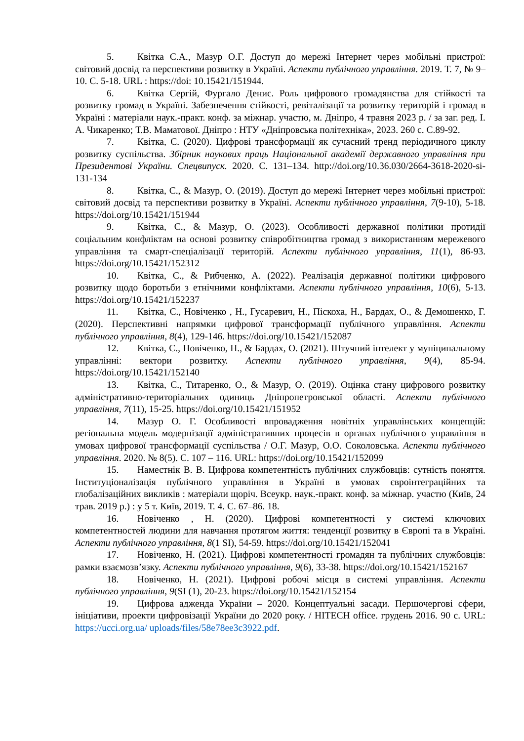5. Квітка С.А., Мазур О.Г. Доступ до мережі Інтернет через мобільні пристрої: світовий досвід та перспективи розвитку в Україні. Аспекти публічного управління. 2019. Т. 7, № 9–10. С. 5-18. URL : https://doi: 10.15421/151944.
6. Квітка Сергій, Фургало Денис. Роль цифрового громадянства для стійкості та розвитку громад в Україні. Забезпечення стійкості, ревіталізації та розвитку територій і громад в Україні : матеріали наук.-практ. конф. за міжнар. участю, м. Дніпро, 4 травня 2023 р. / за заг. ред. І. А. Чикаренко; Т.В. Маматової. Дніпро : НТУ «Дніпровська політехніка», 2023. 260 с. С.89-92.
7. Квітка, С. (2020). Цифрові трансформації як сучасний тренд періодичного циклу розвитку суспільства. Збірник наукових праць Національної академії державного управління при Президентові України. Спецвипуск. 2020. С. 131–134. http://doi.org/10.36.030/2664-3618-2020-si-131-134
8. Квітка, С., & Мазур, О. (2019). Доступ до мережі Інтернет через мобільні пристрої: світовий досвід та перспективи розвитку в Україні. Аспекти публічного управління, 7(9-10), 5-18. https://doi.org/10.15421/151944
9. Квітка, С., & Мазур, О. (2023). Особливості державної політики протидії соціальним конфліктам на основі розвитку співробітництва громад з використанням мережевого управління та смарт-спеціалізації територій. Аспекти публічного управління, 11(1), 86-93. https://doi.org/10.15421/152312
10. Квітка, С., & Рибченко, А. (2022). Реалізація державної політики цифрового розвитку щодо боротьби з етнічними конфліктами. Аспекти публічного управління, 10(6), 5-13. https://doi.org/10.15421/152237
11. Квітка, С., Новіченко , Н., Гусаревич, Н., Піскоха, Н., Бардах, О., & Демошенко, Г. (2020). Перспективні напрямки цифрової трансформації публічного управління. Аспекти публічного управління, 8(4), 129-146. https://doi.org/10.15421/152087
12. Квітка, С., Новіченко, Н., & Бардах, О. (2021). Штучний інтелект у муніципальному управлінні: вектори розвитку. Аспекти публічного управління, 9(4), 85-94. https://doi.org/10.15421/152140
13. Квітка, С., Титаренко, О., & Мазур, О. (2019). Оцінка стану цифрового розвитку адміністративно-територіальних одиниць Дніпропетровської області. Аспекти публічного управління, 7(11), 15-25. https://doi.org/10.15421/151952
14. Мазур О. Г. Особливості впровадження новітніх управлінських концепцій: регіональна модель модернізації адміністративних процесів в органах публічного управління в умовах цифрової трансформації суспільства / О.Г. Мазур, О.О. Соколовська. Аспекти публічного управління. 2020. № 8(5). С. 107 – 116. URL: https://doi.org/10.15421/152099
15. Наместнік В. В. Цифрова компетентність публічних службовців: сутність поняття. Інституціоналізація публічного управління в Україні в умовах євроінтеграційних та глобалізаційних викликів : матеріали щоріч. Всеукр. наук.-практ. конф. за міжнар. участю (Київ, 24 трав. 2019 р.) : у 5 т. Київ, 2019. Т. 4. С. 67–86. 18.
16. Новіченко , Н. (2020). Цифрові компетентності у системі ключових компетентностей людини для навчання протягом життя: тенденції розвитку в Європі та в Україні. Аспекти публічного управління, 8(1 SI), 54-59. https://doi.org/10.15421/152041
17. Новіченко, Н. (2021). Цифрові компетентності громадян та публічних службовців: рамки взаємозв’язку. Аспекти публічного управління, 9(6), 33-38. https://doi.org/10.15421/152167
18. Новіченко, Н. (2021). Цифрові робочі місця в системі управління. Аспекти публічного управління, 9(SI (1), 20-23. https://doi.org/10.15421/152154
19. Цифрова адженда України – 2020. Концептуальні засади. Першочергові сфери, ініціативи, проекти цифровізації України до 2020 року. / HITECH office. грудень 2016. 90 с. URL: https://ucci.org.ua/ uploads/files/58e78ee3c3922.pdf.